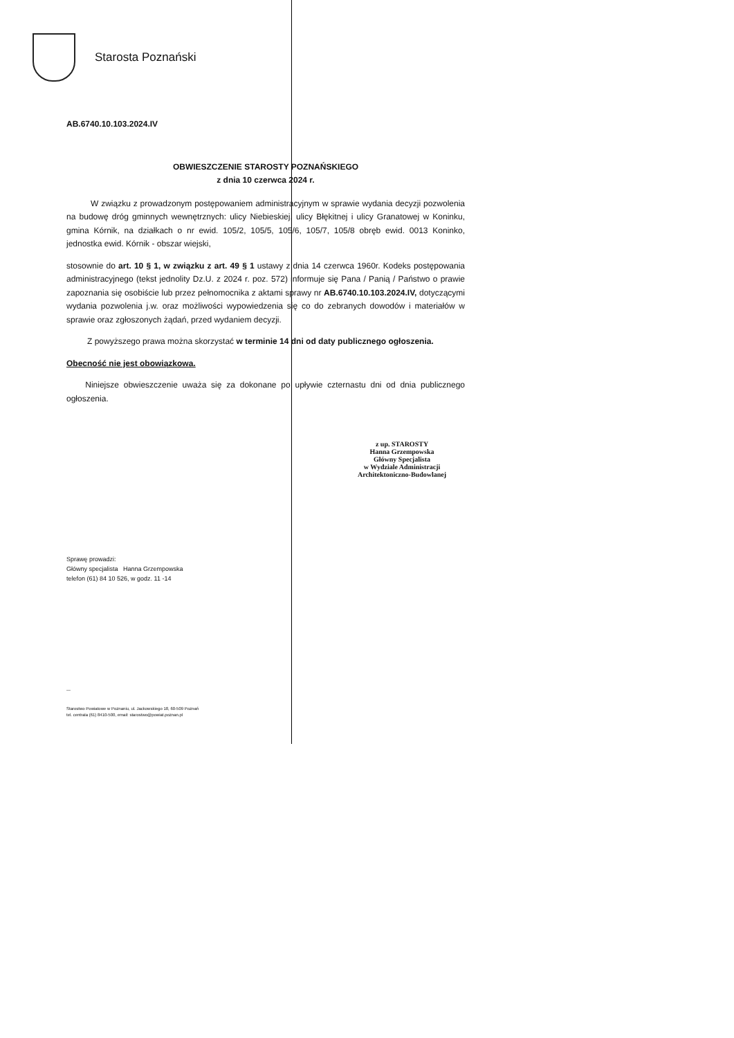Starosta Poznański
AB.6740.10.103.2024.IV
OBWIESZCZENIE STAROSTY POZNAŃSKIEGO
z dnia 10 czerwca 2024 r.
W związku z prowadzonym postępowaniem administracyjnym w sprawie wydania decyzji pozwolenia na budowę dróg gminnych wewnętrznych: ulicy Niebieskiej, ulicy Błękitnej i ulicy Granatowej w Koninku, gmina Kórnik, na działkach o nr ewid. 105/2, 105/5, 105/6, 105/7, 105/8 obręb ewid. 0013 Koninko, jednostka ewid. Kórnik - obszar wiejski,
stosownie do art. 10 § 1, w związku z art. 49 § 1 ustawy z dnia 14 czerwca 1960r. Kodeks postępowania administracyjnego (tekst jednolity Dz.U. z 2024 r. poz. 572) informuje się Pana / Panią / Państwo o prawie zapoznania się osobiście lub przez pełnomocnika z aktami sprawy nr AB.6740.10.103.2024.IV, dotyczącymi wydania pozwolenia j.w. oraz możliwości wypowiedzenia się co do zebranych dowodów i materiałów w sprawie oraz zgłoszonych żądań, przed wydaniem decyzji.
Z powyższego prawa można skorzystać w terminie 14 dni od daty publicznego ogłoszenia.
Obecność nie jest obowiązkowa.
Niniejsze obwieszczenie uważa się za dokonane po upływie czternastu dni od dnia publicznego ogłoszenia.
z up. STAROSTY
Hanna Grzempowska
Główny Specjalista
w Wydziale Administracji
Architektoniczno-Budowlanej
Sprawę prowadzi:
Główny specjalista Hanna Grzempowska
telefon (61) 84 10 526, w godz. 11 -14
—
Starostwo Powiatowe w Poznaniu, ul. Jackowskiego 18, 60-509 Poznań
tel. centrala (61) 8410-500, email: starostwo@powiat.poznan.pl